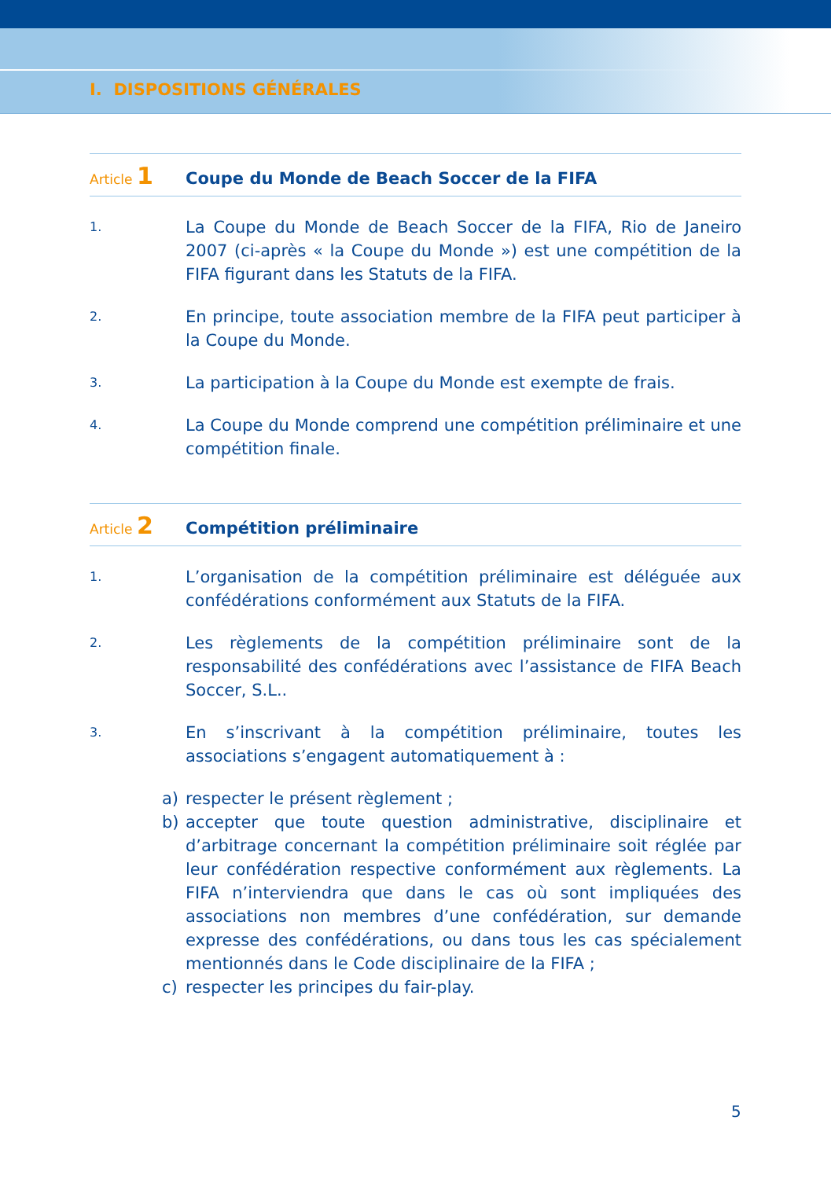I. DISPOSITIONS GÉNÉRALES
Article 1
Coupe du Monde de Beach Soccer de la FIFA
1.
La Coupe du Monde de Beach Soccer de la FIFA, Rio de Janeiro 2007 (ci-après « la Coupe du Monde ») est une compétition de la FIFA figu­rant dans les Statuts de la FIFA.
2.
En principe, toute association membre de la FIFA peut participer à la Coupe du Monde.
3.
La participation à la Coupe du Monde est exempte de frais.
4.
La Coupe du Monde comprend une compétition préliminaire et une compétition finale.
Article 2
Compétition préliminaire
1.
L’organisation de la compétition préliminaire est déléguée aux confé­dérations conformément aux Statuts de la FIFA.
2.
Les règlements de la compétition préliminaire sont de la responsabilité des confédérations avec l’assistance de FIFA Beach Soccer, S.L..
3.
En s’inscrivant à la compétition préliminaire, toutes les associations s’engagent automatiquement à :
a) respecter le présent règlement ;
b) accepter que toute question administrative, disciplinaire et d’arbitrage concernant la compétition préliminaire soit réglée par leur confédéra­tion respective conformément aux règlements. La FIFA n’interviendra que dans le cas où sont impliquées des associations non membres d’une confédération, sur demande expresse des confédérations, ou dans tous les cas spécialement mentionnés dans le Code disciplinaire de la FIFA ;
c) respecter les principes du fair-play.
5